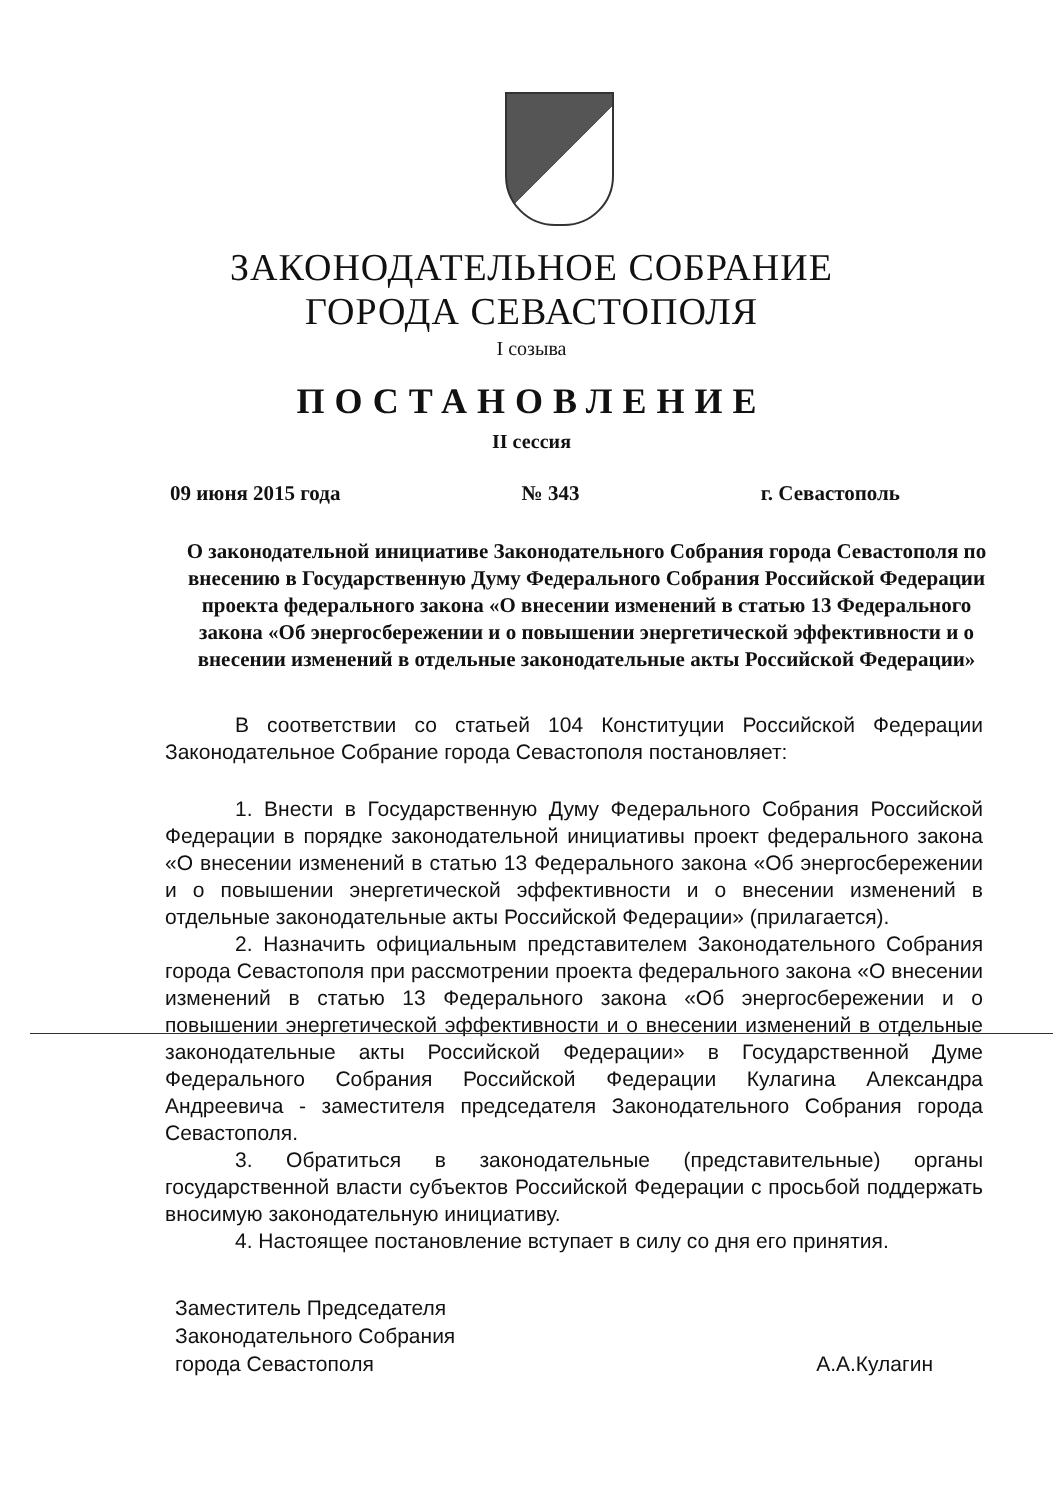ЗАКОНОДАТЕЛЬНОЕ СОБРАНИЕ
ГОРОДА СЕВАСТОПОЛЯ
I созыва
ПОСТАНОВЛЕНИЕ
II сессия
09 июня 2015 года № 343 г. Севастополь
О законодательной инициативе Законодательного Собрания города Севастополя по внесению в Государственную Думу Федерального Собрания Российской Федерации проекта федерального закона «О внесении изменений в статью 13 Федерального закона «Об энергосбережении и о повышении энергетической эффективности и о внесении изменений в отдельные законодательные акты Российской Федерации»
В соответствии со статьей 104 Конституции Российской Федерации Законодательное Собрание города Севастополя постановляет:
1. Внести в Государственную Думу Федерального Собрания Российской Федерации в порядке законодательной инициативы проект федерального закона «О внесении изменений в статью 13 Федерального закона «Об энергосбережении и о повышении энергетической эффективности и о внесении изменений в отдельные законодательные акты Российской Федерации» (прилагается).
2. Назначить официальным представителем Законодательного Собрания города Севастополя при рассмотрении проекта федерального закона «О внесении изменений в статью 13 Федерального закона «Об энергосбережении и о повышении энергетической эффективности и о внесении изменений в отдельные законодательные акты Российской Федерации» в Государственной Думе Федерального Собрания Российской Федерации Кулагина Александра Андреевича - заместителя председателя Законодательного Собрания города Севастополя.
3. Обратиться в законодательные (представительные) органы государственной власти субъектов Российской Федерации с просьбой поддержать вносимую законодательную инициативу.
4. Настоящее постановление вступает в силу со дня его принятия.
Заместитель Председателя
Законодательного Собрания
города Севастополя
А.А.Кулагин